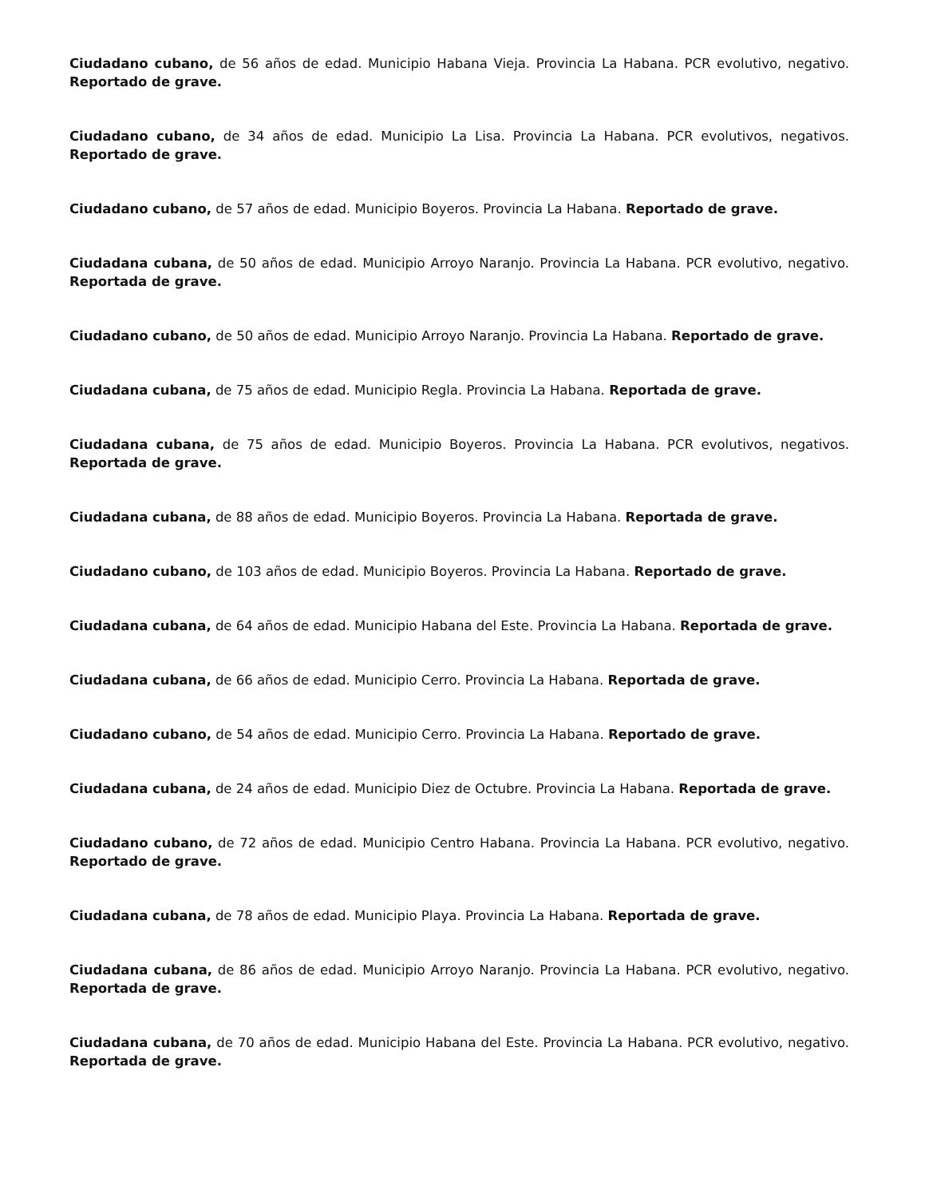Ciudadano cubano, de 56 años de edad. Municipio Habana Vieja. Provincia La Habana. PCR evolutivo, negativo. Reportado de grave.
Ciudadano cubano, de 34 años de edad. Municipio La Lisa. Provincia La Habana. PCR evolutivos, negativos. Reportado de grave.
Ciudadano cubano, de 57 años de edad. Municipio Boyeros. Provincia La Habana. Reportado de grave.
Ciudadana cubana, de 50 años de edad. Municipio Arroyo Naranjo. Provincia La Habana. PCR evolutivo, negativo. Reportada de grave.
Ciudadano cubano, de 50 años de edad. Municipio Arroyo Naranjo. Provincia La Habana. Reportado de grave.
Ciudadana cubana, de 75 años de edad. Municipio Regla. Provincia La Habana. Reportada de grave.
Ciudadana cubana, de 75 años de edad. Municipio Boyeros. Provincia La Habana. PCR evolutivos, negativos. Reportada de grave.
Ciudadana cubana, de 88 años de edad. Municipio Boyeros. Provincia La Habana. Reportada de grave.
Ciudadano cubano, de 103 años de edad. Municipio Boyeros. Provincia La Habana. Reportado de grave.
Ciudadana cubana, de 64 años de edad. Municipio Habana del Este. Provincia La Habana. Reportada de grave.
Ciudadana cubana, de 66 años de edad. Municipio Cerro. Provincia La Habana. Reportada de grave.
Ciudadano cubano, de 54 años de edad. Municipio Cerro. Provincia La Habana. Reportado de grave.
Ciudadana cubana, de 24 años de edad. Municipio Diez de Octubre. Provincia La Habana. Reportada de grave.
Ciudadano cubano, de 72 años de edad. Municipio Centro Habana. Provincia La Habana. PCR evolutivo, negativo. Reportado de grave.
Ciudadana cubana, de 78 años de edad. Municipio Playa. Provincia La Habana. Reportada de grave.
Ciudadana cubana, de 86 años de edad. Municipio Arroyo Naranjo. Provincia La Habana. PCR evolutivo, negativo. Reportada de grave.
Ciudadana cubana, de 70 años de edad. Municipio Habana del Este. Provincia La Habana. PCR evolutivo, negativo. Reportada de grave.